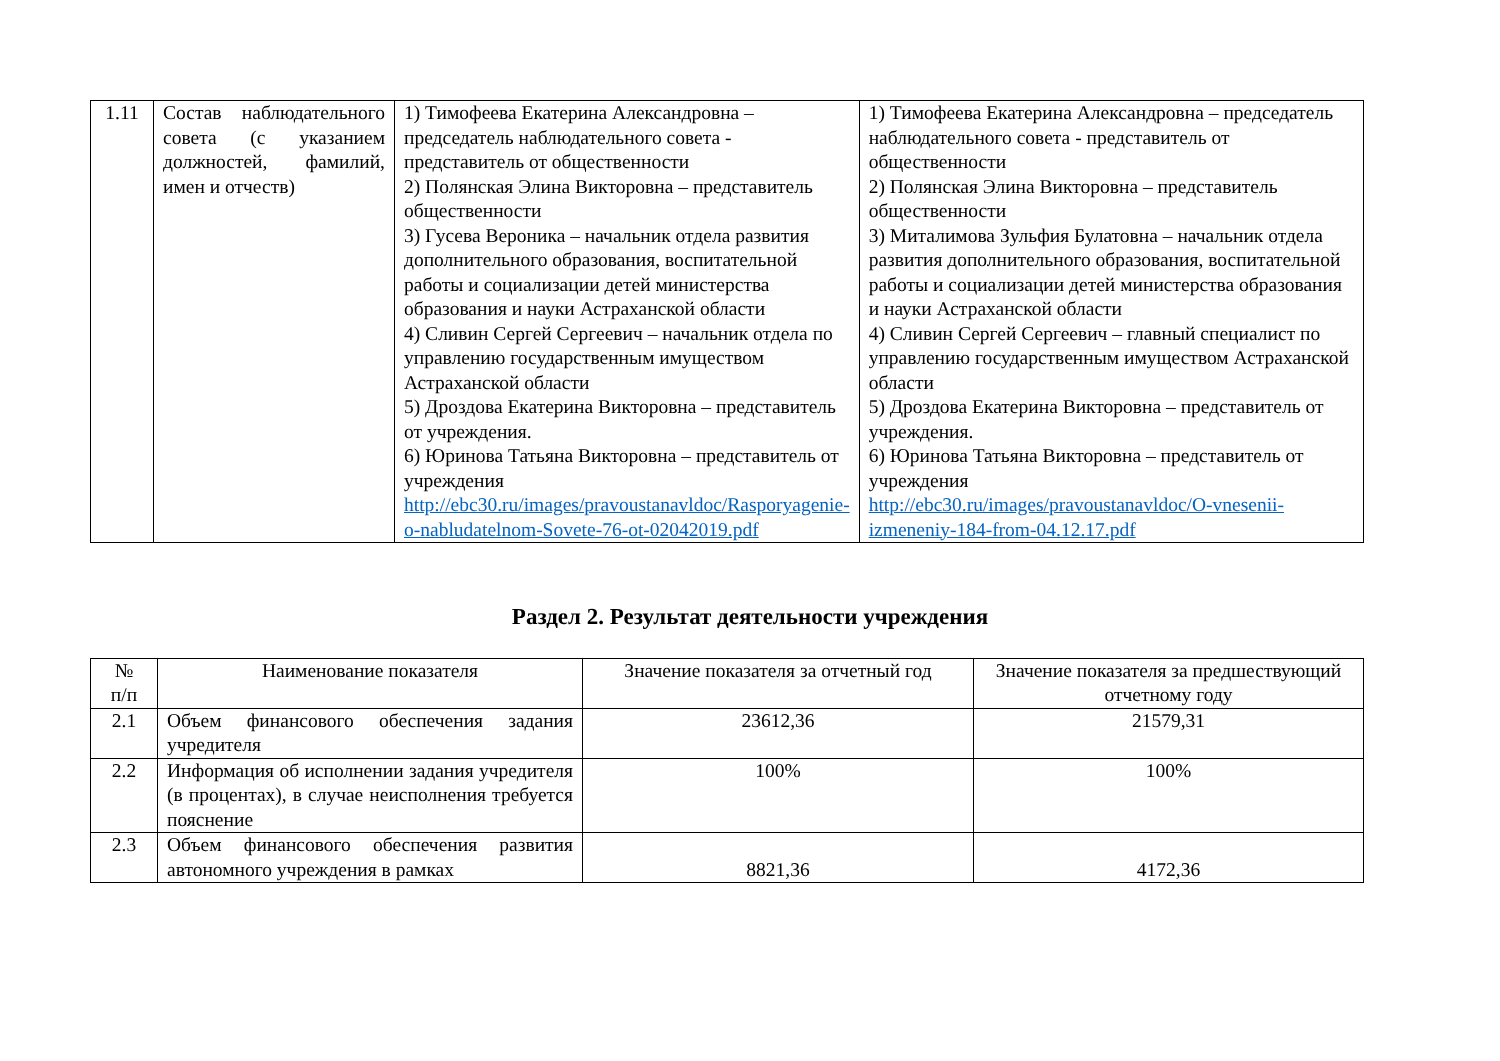| 1.11 | Состав наблюдательного совета (с указанием должностей, фамилий, имен и отчеств) | 1) Тимофеева Екатерина Александровна – председатель наблюдательного совета - представитель от общественности 2) Полянская Элина Викторовна – представитель общественности 3) Гусева Вероника – начальник отдела развития дополнительного образования, воспитательной работы и социализации детей министерства образования и науки Астраханской области 4) Сливин Сергей Сергеевич – начальник отдела по управлению государственным имуществом Астраханской области 5) Дроздова Екатерина Викторовна – представитель от учреждения. 6) Юринова Татьяна Викторовна – представитель от учреждения http://ebc30.ru/images/pravoustanavldoc/Rasporyagenie-o-nabludatelnom-Sovete-76-ot-02042019.pdf | 1) Тимофеева Екатерина Александровна – председатель наблюдательного совета - представитель от общественности 2) Полянская Элина Викторовна – представитель общественности 3) Миталимова Зульфия Булатовна – начальник отдела развития дополнительного образования, воспитательной работы и социализации детей министерства образования и науки Астраханской области 4) Сливин Сергей Сергеевич – главный специалист по управлению государственным имуществом Астраханской области 5) Дроздова Екатерина Викторовна – представитель от учреждения. 6) Юринова Татьяна Викторовна – представитель от учреждения http://ebc30.ru/images/pravoustanavldoc/O-vnesenii-izmeneniy-184-from-04.12.17.pdf |
Раздел 2. Результат деятельности учреждения
| № п/п | Наименование показателя | Значение показателя за отчетный год | Значение показателя за предшествующий отчетному году |
| 2.1 | Объем финансового обеспечения задания учредителя | 23612,36 | 21579,31 |
| 2.2 | Информация об исполнении задания учредителя (в процентах), в случае неисполнения требуется пояснение | 100% | 100% |
| 2.3 | Объем финансового обеспечения развития автономного учреждения в рамках | 8821,36 | 4172,36 |